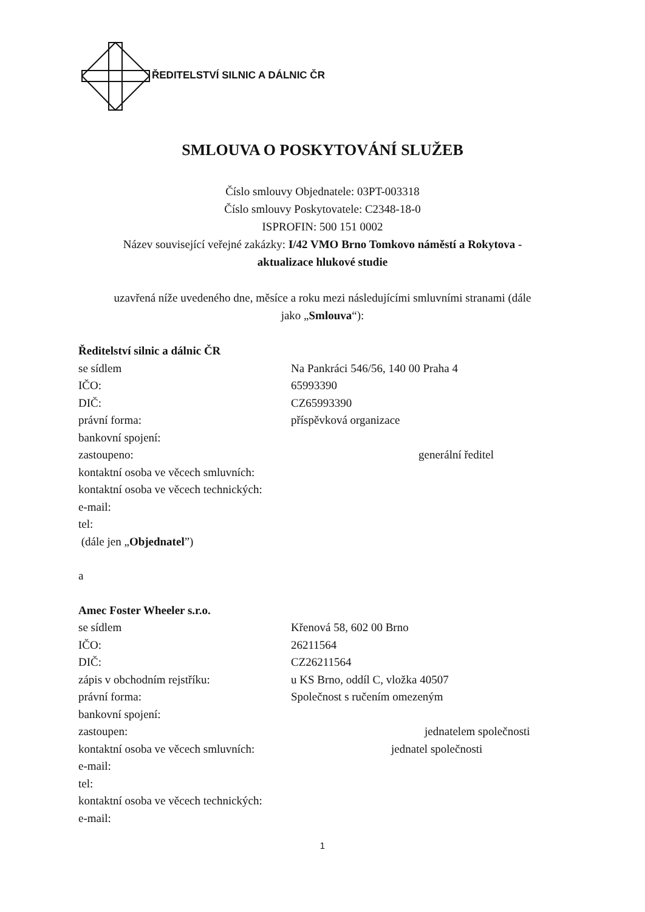ŘEDITELSTVÍ SILNIC A DÁLNIC ČR
SMLOUVA O POSKYTOVÁNÍ SLUŽEB
Číslo smlouvy Objednatele: 03PT-003318
Číslo smlouvy Poskytovatele: C2348-18-0
ISPROFIN: 500 151 0002
Název související veřejné zakázky: I/42 VMO Brno Tomkovo náměstí a Rokytova -
aktualizace hlukové studie
uzavřená níže uvedeného dne, měsíce a roku mezi následujícími smluvními stranami (dále
jako „Smlouva“):
Ředitelství silnic a dálnic ČR
se sídlem Na Pankráci 546/56, 140 00 Praha 4
IČO: 65993390
DIČ: CZ65993390
právní forma: příspěvková organizace
bankovní spojení:
zastoupeno: generální ředitel
kontaktní osoba ve věcech smluvních:
kontaktní osoba ve věcech technických:
e-mail:
tel:
(dále jen „Objednatel”)
a
Amec Foster Wheeler s.r.o.
se sídlem Křenová 58, 602 00 Brno
IČO: 26211564
DIČ: CZ26211564
zápis v obchodním rejstříku: u KS Brno, oddíl C, vložka 40507
právní forma: Společnost s ručením omezeným
bankovní spojení:
zastoupen: jednatelem společnosti
kontaktní osoba ve věcech smluvních: jednatel společnosti
e-mail:
tel:
kontaktní osoba ve věcech technických:
e-mail:
1